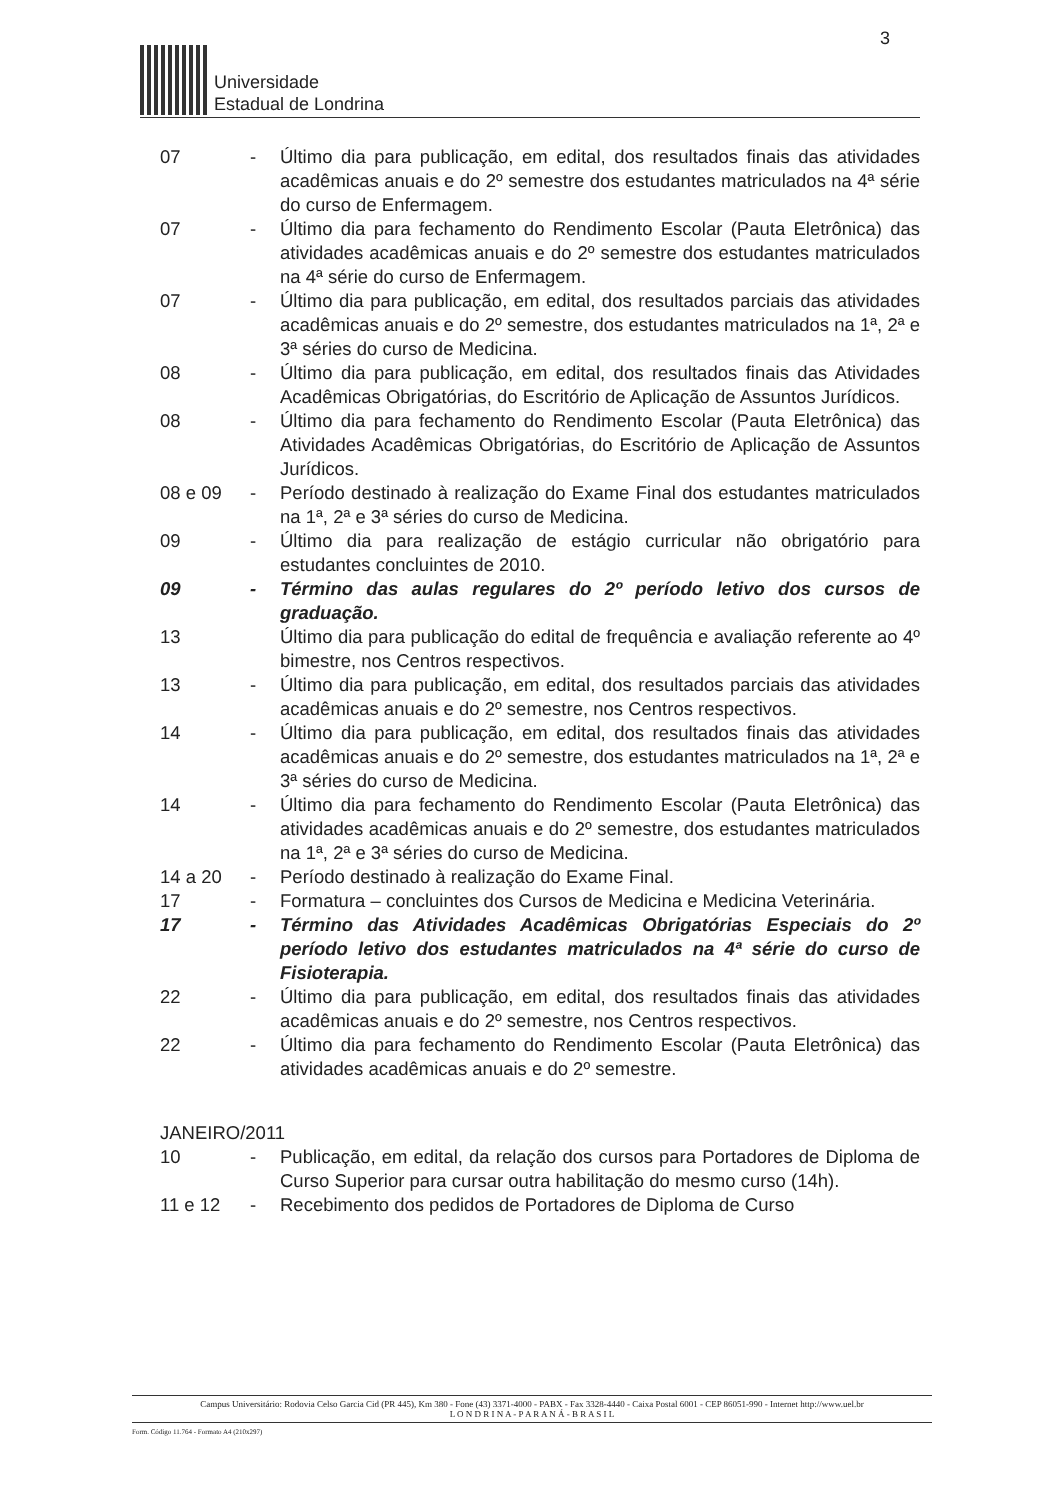3
Universidade
Estadual de Londrina
07 - Último dia para publicação, em edital, dos resultados finais das atividades acadêmicas anuais e do 2º semestre dos estudantes matriculados na 4ª série do curso de Enfermagem.
07 - Último dia para fechamento do Rendimento Escolar (Pauta Eletrônica) das atividades acadêmicas anuais e do 2º semestre dos estudantes matriculados na 4ª série do curso de Enfermagem.
07 - Último dia para publicação, em edital, dos resultados parciais das atividades acadêmicas anuais e do 2º semestre, dos estudantes matriculados na 1ª, 2ª e 3ª séries do curso de Medicina.
08 - Último dia para publicação, em edital, dos resultados finais das Atividades Acadêmicas Obrigatórias, do Escritório de Aplicação de Assuntos Jurídicos.
08 - Último dia para fechamento do Rendimento Escolar (Pauta Eletrônica) das Atividades Acadêmicas Obrigatórias, do Escritório de Aplicação de Assuntos Jurídicos.
08 e 09 - Período destinado à realização do Exame Final dos estudantes matriculados na 1ª, 2ª e 3ª séries do curso de Medicina.
09 - Último dia para realização de estágio curricular não obrigatório para estudantes concluintes de 2010.
09 - Término das aulas regulares do 2º período letivo dos cursos de graduação.
13 Último dia para publicação do edital de frequência e avaliação referente ao 4º bimestre, nos Centros respectivos.
13 - Último dia para publicação, em edital, dos resultados parciais das atividades acadêmicas anuais e do 2º semestre, nos Centros respectivos.
14 - Último dia para publicação, em edital, dos resultados finais das atividades acadêmicas anuais e do 2º semestre, dos estudantes matriculados na 1ª, 2ª e 3ª séries do curso de Medicina.
14 - Último dia para fechamento do Rendimento Escolar (Pauta Eletrônica) das atividades acadêmicas anuais e do 2º semestre, dos estudantes matriculados na 1ª, 2ª e 3ª séries do curso de Medicina.
14 a 20 - Período destinado à realização do Exame Final.
17 - Formatura – concluintes dos Cursos de Medicina e Medicina Veterinária.
17 - Término das Atividades Acadêmicas Obrigatórias Especiais do 2º período letivo dos estudantes matriculados na 4ª série do curso de Fisioterapia.
22 - Último dia para publicação, em edital, dos resultados finais das atividades acadêmicas anuais e do 2º semestre, nos Centros respectivos.
22 - Último dia para fechamento do Rendimento Escolar (Pauta Eletrônica) das atividades acadêmicas anuais e do 2º semestre.
JANEIRO/2011
10 - Publicação, em edital, da relação dos cursos para Portadores de Diploma de Curso Superior para cursar outra habilitação do mesmo curso (14h).
11 e 12 - Recebimento dos pedidos de Portadores de Diploma de Curso
Campus Universitário: Rodovia Celso Garcia Cid (PR 445), Km 380 - Fone (43) 3371-4000 - PABX - Fax 3328-4440 - Caixa Postal 6001 - CEP 86051-990 - Internet http://www.uel.br
L O N D R I N A - P A R A N Á - B R A S I L
Form. Código 11.764 - Formato A4 (210x297)